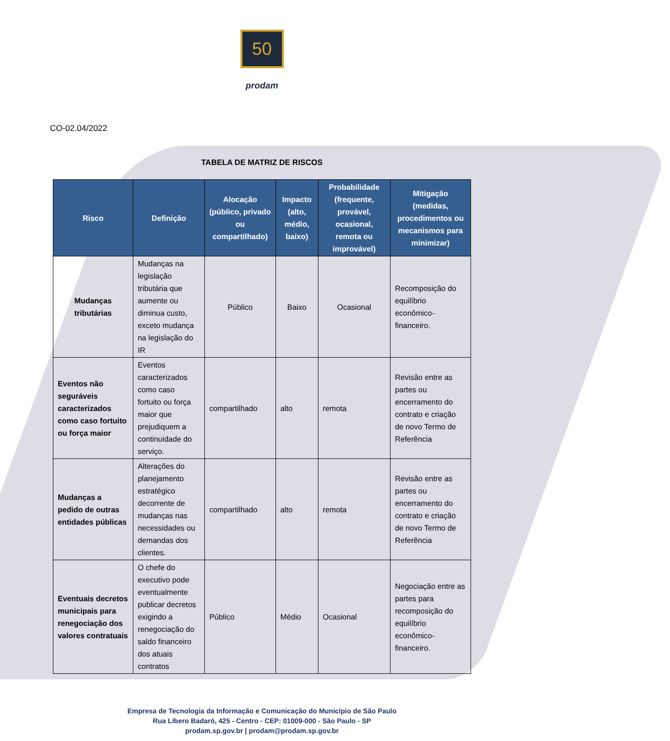50
prodam
CO-02.04/2022
TABELA DE MATRIZ DE RISCOS
| Risco | Definição | Alocação (público, privado ou compartilhado) | Impacto (alto, médio, baixo) | Probabilidade (frequente, provável, ocasional, remota ou improvável) | Mitigação (medidas, procedimentos ou mecanismos para minimizar) |
| --- | --- | --- | --- | --- | --- |
| Mudanças tributárias | Mudanças na legislação tributária que aumente ou diminua custo, exceto mudança na legislação do IR | Público | Baixo | Ocasional | Recomposição do equilíbrio econômico-financeiro. |
| Eventos não seguráveis caracterizados como caso fortuito ou força maior | Eventos caracterizados como caso fortuito ou força maior que prejudiquem a continuidade do serviço. | compartilhado | alto | remota | Revisão entre as partes ou encerramento do contrato e criação de novo Termo de Referência |
| Mudanças a pedido de outras entidades públicas | Alterações do planejamento estratégico decorrente de mudanças nas necessidades ou demandas dos clientes. | compartilhado | alto | remota | Revisão entre as partes ou encerramento do contrato e criação de novo Termo de Referência |
| Eventuais decretos municipais para renegociação dos valores contratuais | O chefe do executivo pode eventualmente publicar decretos exigindo a renegociação do saldo financeiro dos atuais contratos | Público | Médio | Ocasional | Negociação entre as partes para recomposição do equilíbrio econômico-financeiro. |
Empresa de Tecnologia da Informação e Comunicação do Município de São Paulo
Rua Líbero Badaró, 425 - Centro - CEP: 01009-000 - São Paulo - SP
prodam.sp.gov.br | prodam@prodam.sp.gov.br